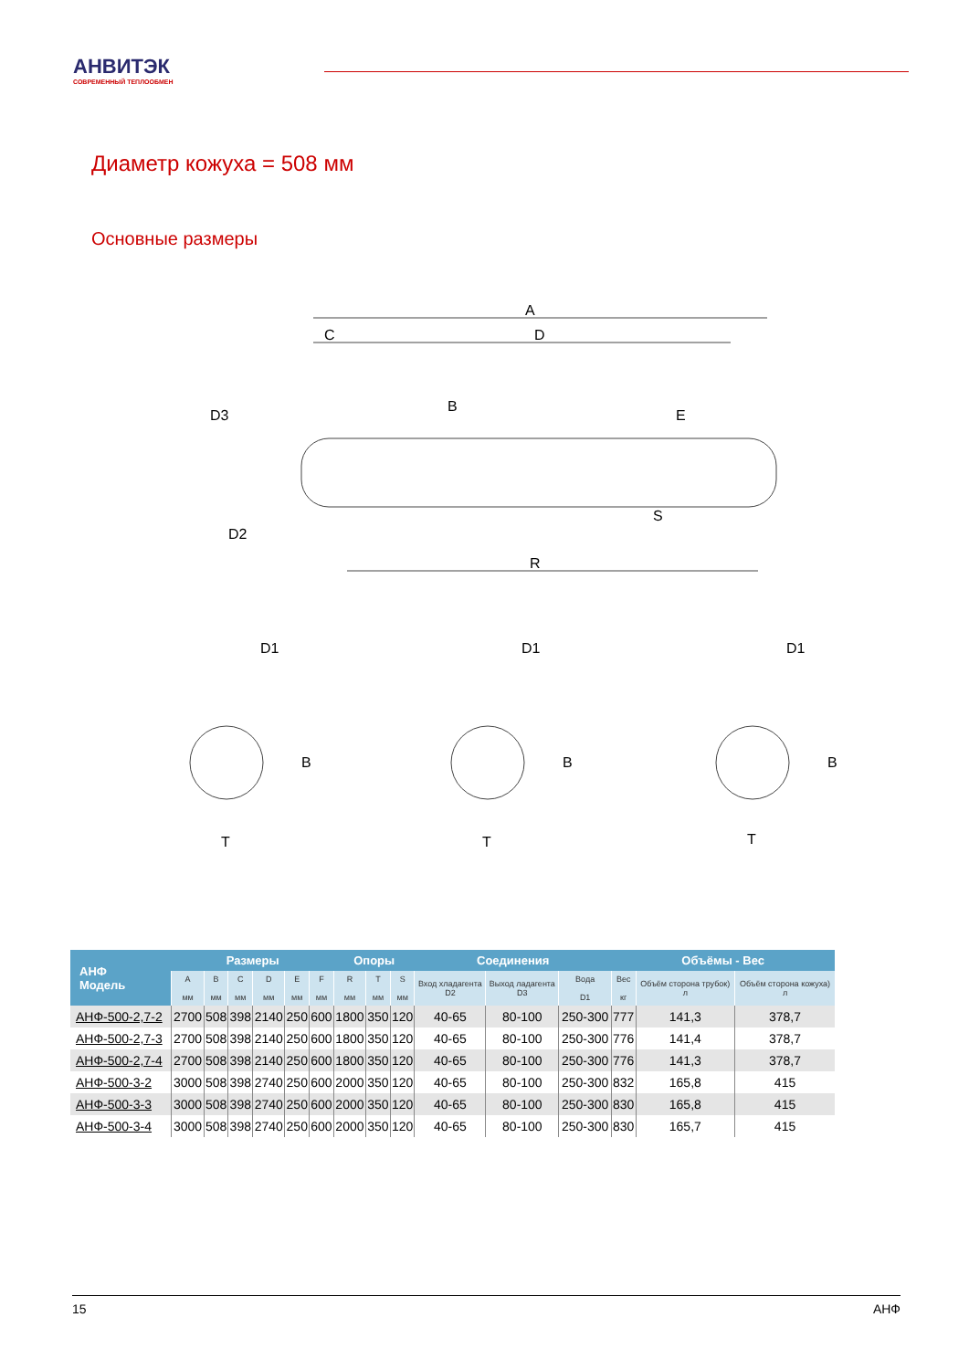АНВИТЭК
СОВРЕМЕННЫЙ ТЕПЛООБМЕН
Диаметр кожуха = 508 мм
Основные размеры
A
C
D
R
D3
D2
B
E
S
D1
D1
D1
T
T
T
B
B
B
| АНФ Модель | Размеры | | | | | | Опоры | | | Соединения | | | Объёмы - Вес | | |
| --- | --- | --- | --- | --- | --- | --- | --- | --- | --- | --- | --- | --- | --- | --- | --- |
| | A мм | B мм | C мм | D мм | E мм | F мм | R мм | T мм | S мм | Вход хладагента D2 | Выход ладагента D3 | Вода D1 | Вес кг | Объём сторона трубок) л | Объём сторона кожуха) л |
| АНФ-500-2,7-2 | 2700 | 508 | 398 | 2140 | 250 | 600 | 1800 | 350 | 120 | 40-65 | 80-100 | 250-300 | 777 | 141,3 | 378,7 |
| АНФ-500-2,7-3 | 2700 | 508 | 398 | 2140 | 250 | 600 | 1800 | 350 | 120 | 40-65 | 80-100 | 250-300 | 776 | 141,4 | 378,7 |
| АНФ-500-2,7-4 | 2700 | 508 | 398 | 2140 | 250 | 600 | 1800 | 350 | 120 | 40-65 | 80-100 | 250-300 | 776 | 141,3 | 378,7 |
| АНФ-500-3-2 | 3000 | 508 | 398 | 2740 | 250 | 600 | 2000 | 350 | 120 | 40-65 | 80-100 | 250-300 | 832 | 165,8 | 415 |
| АНФ-500-3-3 | 3000 | 508 | 398 | 2740 | 250 | 600 | 2000 | 350 | 120 | 40-65 | 80-100 | 250-300 | 830 | 165,8 | 415 |
| АНФ-500-3-4 | 3000 | 508 | 398 | 2740 | 250 | 600 | 2000 | 350 | 120 | 40-65 | 80-100 | 250-300 | 830 | 165,7 | 415 |
15 АНФ